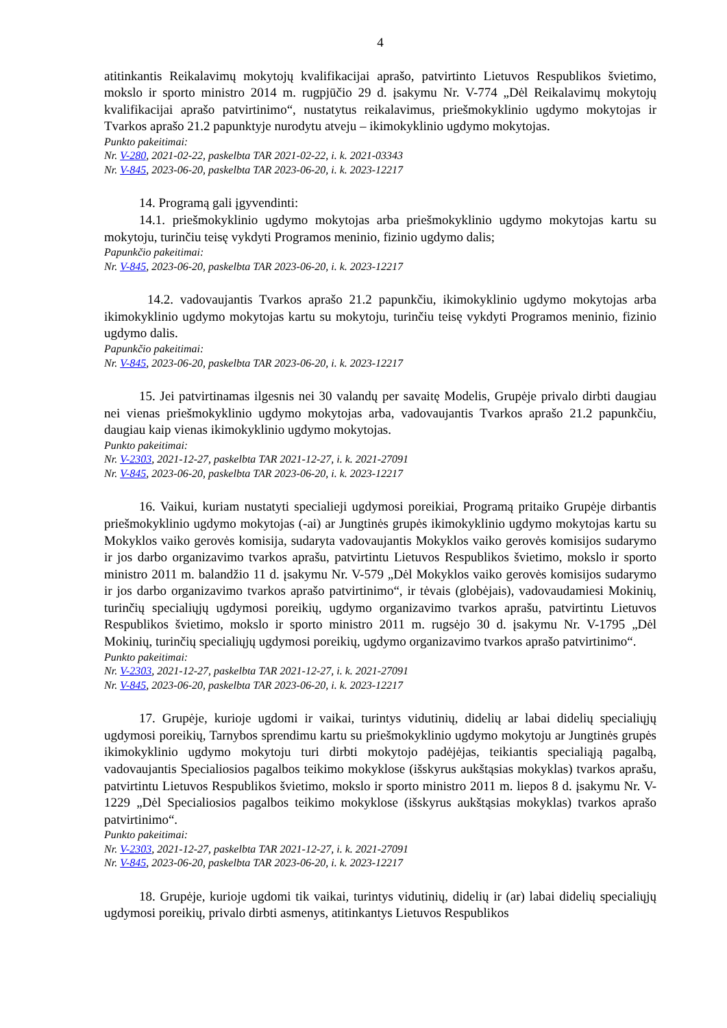4
atitinkantis Reikalavimų mokytojų kvalifikacijai aprašo, patvirtinto Lietuvos Respublikos švietimo, mokslo ir sporto ministro 2014 m. rugpjūčio 29 d. įsakymu Nr. V-774 „Dėl Reikalavimų mokytojų kvalifikacijai aprašo patvirtinimo“, nustatytus reikalavimus, priešmokyklinio ugdymo mokytojas ir Tvarkos aprašo 21.2 papunktyje nurodytu atveju – ikimokyklinio ugdymo mokytojas.
Punkto pakeitimai:
Nr. V-280, 2021-02-22, paskelbta TAR 2021-02-22, i. k. 2021-03343
Nr. V-845, 2023-06-20, paskelbta TAR 2023-06-20, i. k. 2023-12217
14. Programą gali įgyvendinti:
14.1. priešmokyklinio ugdymo mokytojas arba priešmokyklinio ugdymo mokytojas kartu su mokytoju, turinčiu teisę vykdyti Programos meninio, fizinio ugdymo dalis;
Papunkčio pakeitimai:
Nr. V-845, 2023-06-20, paskelbta TAR 2023-06-20, i. k. 2023-12217
14.2. vadovaujantis Tvarkos aprašo 21.2 papunkčiu, ikimokyklinio ugdymo mokytojas arba ikimokyklinio ugdymo mokytojas kartu su mokytoju, turinčiu teisę vykdyti Programos meninio, fizinio ugdymo dalis.
Papunkčio pakeitimai:
Nr. V-845, 2023-06-20, paskelbta TAR 2023-06-20, i. k. 2023-12217
15. Jei patvirtinamas ilgesnis nei 30 valandų per savaitę Modelis, Grupėje privalo dirbti daugiau nei vienas priešmokyklinio ugdymo mokytojas arba, vadovaujantis Tvarkos aprašo 21.2 papunkčiu, daugiau kaip vienas ikimokyklinio ugdymo mokytojas.
Punkto pakeitimai:
Nr. V-2303, 2021-12-27, paskelbta TAR 2021-12-27, i. k. 2021-27091
Nr. V-845, 2023-06-20, paskelbta TAR 2023-06-20, i. k. 2023-12217
16. Vaikui, kuriam nustatyti specialieji ugdymosi poreikiai, Programą pritaiko Grupėje dirbantis priešmokyklinio ugdymo mokytojas (-ai) ar Jungtinės grupės ikimokyklinio ugdymo mokytojas kartu su Mokyklos vaiko gerovės komisija, sudaryta vadovaujantis Mokyklos vaiko gerovės komisijos sudarymo ir jos darbo organizavimo tvarkos aprašu, patvirtintu Lietuvos Respublikos švietimo, mokslo ir sporto ministro 2011 m. balandžio 11 d. įsakymu Nr. V-579 „Dėl Mokyklos vaiko gerovės komisijos sudarymo ir jos darbo organizavimo tvarkos aprašo patvirtinimo“, ir tėvais (globėjais), vadovaudamiesi Mokinių, turinčių specialiųjų ugdymosi poreikių, ugdymo organizavimo tvarkos aprašu, patvirtintu Lietuvos Respublikos švietimo, mokslo ir sporto ministro 2011 m. rugsėjo 30 d. įsakymu Nr. V-1795 „Dėl Mokinių, turinčių specialiųjų ugdymosi poreikių, ugdymo organizavimo tvarkos aprašo patvirtinimo“.
Punkto pakeitimai:
Nr. V-2303, 2021-12-27, paskelbta TAR 2021-12-27, i. k. 2021-27091
Nr. V-845, 2023-06-20, paskelbta TAR 2023-06-20, i. k. 2023-12217
17. Grupėje, kurioje ugdomi ir vaikai, turintys vidutinių, didelių ar labai didelių specialiųjų ugdymosi poreikių, Tarnybos sprendimu kartu su priešmokyklinio ugdymo mokytoju ar Jungtinės grupės ikimokyklinio ugdymo mokytoju turi dirbti mokytojo padėjėjas, teikiantis specialiąją pagalbą, vadovaujantis Specialiosios pagalbos teikimo mokyklose (išskyrus aukštąsias mokyklas) tvarkos aprašu, patvirtintu Lietuvos Respublikos švietimo, mokslo ir sporto ministro 2011 m. liepos 8 d. įsakymu Nr. V-1229 „Dėl Specialiosios pagalbos teikimo mokyklose (išskyrus aukštąsias mokyklas) tvarkos aprašo patvirtinimo“.
Punkto pakeitimai:
Nr. V-2303, 2021-12-27, paskelbta TAR 2021-12-27, i. k. 2021-27091
Nr. V-845, 2023-06-20, paskelbta TAR 2023-06-20, i. k. 2023-12217
18. Grupėje, kurioje ugdomi tik vaikai, turintys vidutinių, didelių ir (ar) labai didelių specialiųjų ugdymosi poreikių, privalo dirbti asmenys, atitinkantys Lietuvos Respublikos